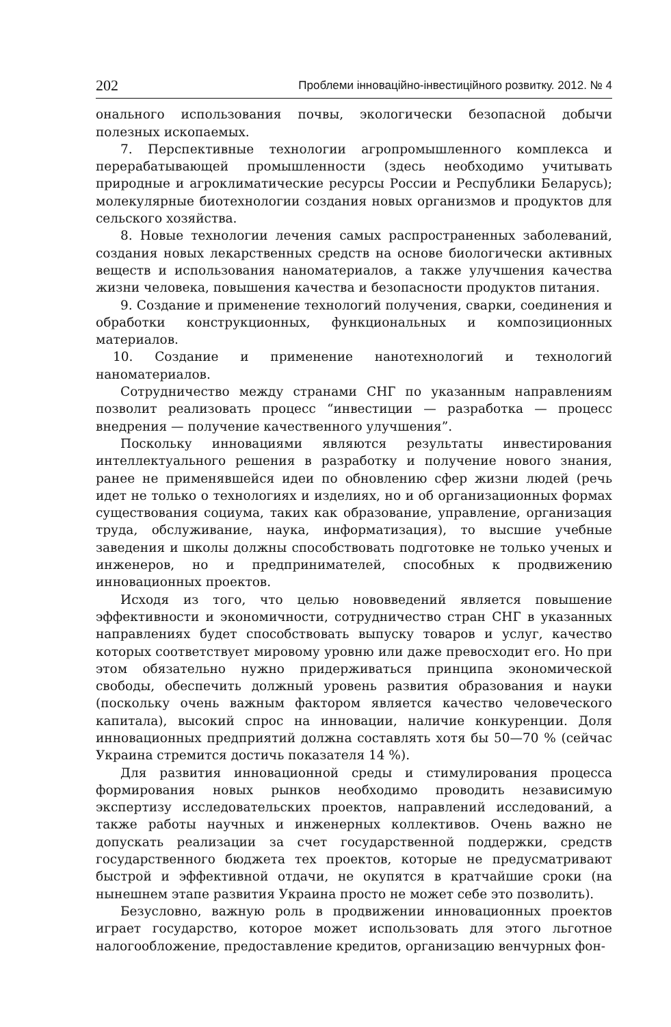202 Проблеми інноваційно-інвестиційного розвитку. 2012. № 4
онального использования почвы, экологически безопасной добычи полезных ископаемых.
7. Перспективные технологии агропромышленного комплекса и перерабатывающей промышленности (здесь необходимо учитывать природные и агроклиматические ресурсы России и Республики Беларусь); молекулярные биотехнологии создания новых организмов и продуктов для сельского хозяйства.
8. Новые технологии лечения самых распространенных заболеваний, создания новых лекарственных средств на основе биологически активных веществ и использования наноматериалов, а также улучшения качества жизни человека, повышения качества и безопасности продуктов питания.
9. Создание и применение технологий получения, сварки, соединения и обработки конструкционных, функциональных и композиционных материалов.
10. Создание и применение нанотехнологий и технологий наноматериалов.
Сотрудничество между странами СНГ по указанным направлениям позволит реализовать процесс “инвестиции — разработка — процесс внедрения — получение качественного улучшения”.
Поскольку инновациями являются результаты инвестирования интеллектуального решения в разработку и получение нового знания, ранее не применявшейся идеи по обновлению сфер жизни людей (речь идет не только о технологиях и изделиях, но и об организационных формах существования социума, таких как образование, управление, организация труда, обслуживание, наука, информатизация), то высшие учебные заведения и школы должны способствовать подготовке не только ученых и инженеров, но и предпринимателей, способных к продвижению инновационных проектов.
Исходя из того, что целью нововведений является повышение эффективности и экономичности, сотрудничество стран СНГ в указанных направлениях будет способствовать выпуску товаров и услуг, качество которых соответствует мировому уровню или даже превосходит его. Но при этом обязательно нужно придерживаться принципа экономической свободы, обеспечить должный уровень развития образования и науки (поскольку очень важным фактором является качество человеческого капитала), высокий спрос на инновации, наличие конкуренции. Доля инновационных предприятий должна составлять хотя бы 50—70 % (сейчас Украина стремится достичь показателя 14 %).
Для развития инновационной среды и стимулирования процесса формирования новых рынков необходимо проводить независимую экспертизу исследовательских проектов, направлений исследований, а также работы научных и инженерных коллективов. Очень важно не допускать реализации за счет государственной поддержки, средств государственного бюджета тех проектов, которые не предусматривают быстрой и эффективной отдачи, не окупятся в кратчайшие сроки (на нынешнем этапе развития Украина просто не может себе это позволить).
Безусловно, важную роль в продвижении инновационных проектов играет государство, которое может использовать для этого льготное налогообложение, предоставление кредитов, организацию венчурных фон-